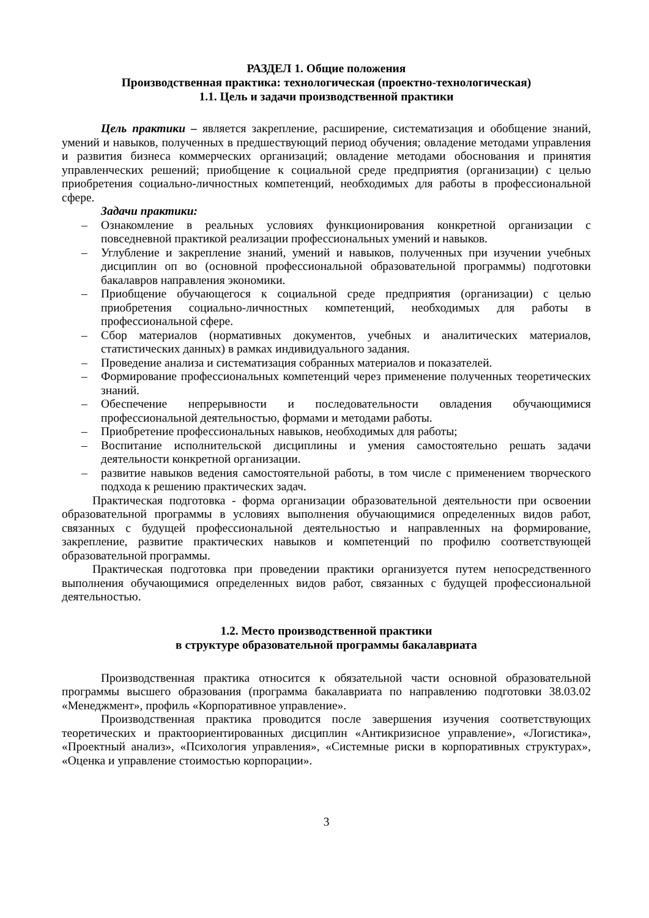РАЗДЕЛ 1. Общие положения
Производственная практика: технологическая (проектно-технологическая)
1.1. Цель и задачи производственной практики
Цель практики – является закрепление, расширение, систематизация и обобщение знаний, умений и навыков, полученных в предшествующий период обучения; овладение методами управления и развития бизнеса коммерческих организаций; овладение методами обоснования и принятия управленческих решений; приобщение к социальной среде предприятия (организации) с целью приобретения социально-личностных компетенций, необходимых для работы в профессиональной сфере.
Задачи практики:
– Ознакомление в реальных условиях функционирования конкретной организации с повседневной практикой реализации профессиональных умений и навыков.
– Углубление и закрепление знаний, умений и навыков, полученных при изучении учебных дисциплин оп во (основной профессиональной образовательной программы) подготовки бакалавров направления экономики.
– Приобщение обучающегося к социальной среде предприятия (организации) с целью приобретения социально-личностных компетенций, необходимых для работы в профессиональной сфере.
– Сбор материалов (нормативных документов, учебных и аналитических материалов, статистических данных) в рамках индивидуального задания.
– Проведение анализа и систематизация собранных материалов и показателей.
– Формирование профессиональных компетенций через применение полученных теоретических знаний.
– Обеспечение непрерывности и последовательности овладения обучающимися профессиональной деятельностью, формами и методами работы.
– Приобретение профессиональных навыков, необходимых для работы;
– Воспитание исполнительской дисциплины и умения самостоятельно решать задачи деятельности конкретной организации.
– развитие навыков ведения самостоятельной работы, в том числе с применением творческого подхода к решению практических задач.
Практическая подготовка - форма организации образовательной деятельности при освоении образовательной программы в условиях выполнения обучающимися определенных видов работ, связанных с будущей профессиональной деятельностью и направленных на формирование, закрепление, развитие практических навыков и компетенций по профилю соответствующей образовательной программы.
Практическая подготовка при проведении практики организуется путем непосредственного выполнения обучающимися определенных видов работ, связанных с будущей профессиональной деятельностью.
1.2. Место производственной практики
в структуре образовательной программы бакалавриата
Производственная практика относится к обязательной части основной образовательной программы высшего образования (программа бакалавриата по направлению подготовки 38.03.02 «Менеджмент», профиль «Корпоративное управление».
Производственная практика проводится после завершения изучения соответствующих теоретических и практоориентированных дисциплин «Антикризисное управление», «Логистика», «Проектный анализ», «Психология управления», «Системные риски в корпоративных структурах», «Оценка и управление стоимостью корпорации».
3